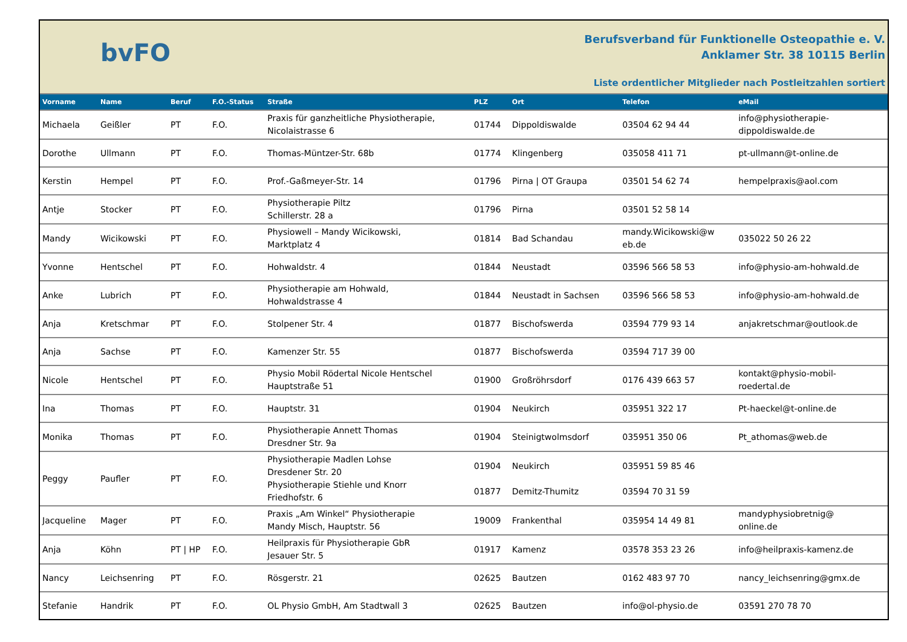bvFO
Berufsverband für Funktionelle Osteopathie e. V.
Anklamer Str. 38 10115 Berlin
Liste ordentlicher Mitglieder nach Postleitzahlen sortiert
| Vorname | Name | Beruf | F.O.-Status | Straße | PLZ | Ort | Telefon | eMail |
| --- | --- | --- | --- | --- | --- | --- | --- | --- |
| Michaela | Geißler | PT | F.O. | Praxis für ganzheitliche Physiotherapie, Nicolaistrasse 6 | 01744 | Dippoldiswalde | 03504 62 94 44 | info@physiotherapie- dippoldiswalde.de |
| Dorothe | Ullmann | PT | F.O. | Thomas-Müntzer-Str. 68b | 01774 | Klingenberg | 035058 411 71 | pt-ullmann@t-online.de |
| Kerstin | Hempel | PT | F.O. | Prof.-Gaßmeyer-Str. 14 | 01796 | Pirna / OT Graupa | 03501 54 62 74 | hempelpraxis@aol.com |
| Antje | Stocker | PT | F.O. | Physiotherapie Piltz Schillerstr. 28 a | 01796 | Pirna | 03501 52 58 14 | |
| Mandy | Wicikowski | PT | F.O. | Physiowell – Mandy Wicikowski, Marktplatz 4 | 01814 | Bad Schandau | mandy.Wicikowski@w eb.de | 035022 50 26 22 |
| Yvonne | Hentschel | PT | F.O. | Hohwaldstr. 4 | 01844 | Neustadt | 03596 566 58 53 | info@physio-am-hohwald.de |
| Anke | Lubrich | PT | F.O. | Physiotherapie am Hohwald, Hohwaldstrasse 4 | 01844 | Neustadt in Sachsen | 03596 566 58 53 | info@physio-am-hohwald.de |
| Anja | Kretschmar | PT | F.O. | Stolpener Str. 4 | 01877 | Bischofswerda | 03594 779 93 14 | anjakretschmar@outlook.de |
| Anja | Sachse | PT | F.O. | Kamenzer Str. 55 | 01877 | Bischofswerda | 03594 717 39 00 | |
| Nicole | Hentschel | PT | F.O. | Physio Mobil Rödertal Nicole Hentschel Hauptstraße 51 | 01900 | Großröhrsdorf | 0176 439 663 57 | kontakt@physio-mobil- roedertal.de |
| Ina | Thomas | PT | F.O. | Hauptstr. 31 | 01904 | Neukirch | 035951 322 17 | Pt-haeckel@t-online.de |
| Monika | Thomas | PT | F.O. | Physiotherapie Annett Thomas Dresdner Str. 9a | 01904 | Steinigtwolmsdorf | 035951 350 06 | Pt_athomas@web.de |
| Peggy | Paufler | PT | F.O. | Physiotherapie Madlen Lohse Dresdener Str. 20 Physiotherapie Stiehle und Knorr Friedhofstr. 6 | 01904 01877 | Neukirch Demitz-Thumitz | 035951 59 85 46 03594 70 31 59 | |
| Jacqueline | Mager | PT | F.O. | Praxis „Am Winkel“ Physiotherapie Mandy Misch, Hauptstr. 56 | 19009 | Frankenthal | 035954 14 49 81 | mandyphysiobretnig@ online.de |
| Anja | Köhn | PT / HP | F.O. | Heilpraxis für Physiotherapie GbR Jesauer Str. 5 | 01917 | Kamenz | 03578 353 23 26 | info@heilpraxis-kamenz.de |
| Nancy | Leichsenring | PT | F.O. | Rösgerstr. 21 | 02625 | Bautzen | 0162 483 97 70 | nancy_leichsenring@gmx.de |
| Stefanie | Handrik | PT | F.O. | OL Physio GmbH, Am Stadtwall 3 | 02625 | Bautzen | info@ol-physio.de | 03591 270 78 70 |